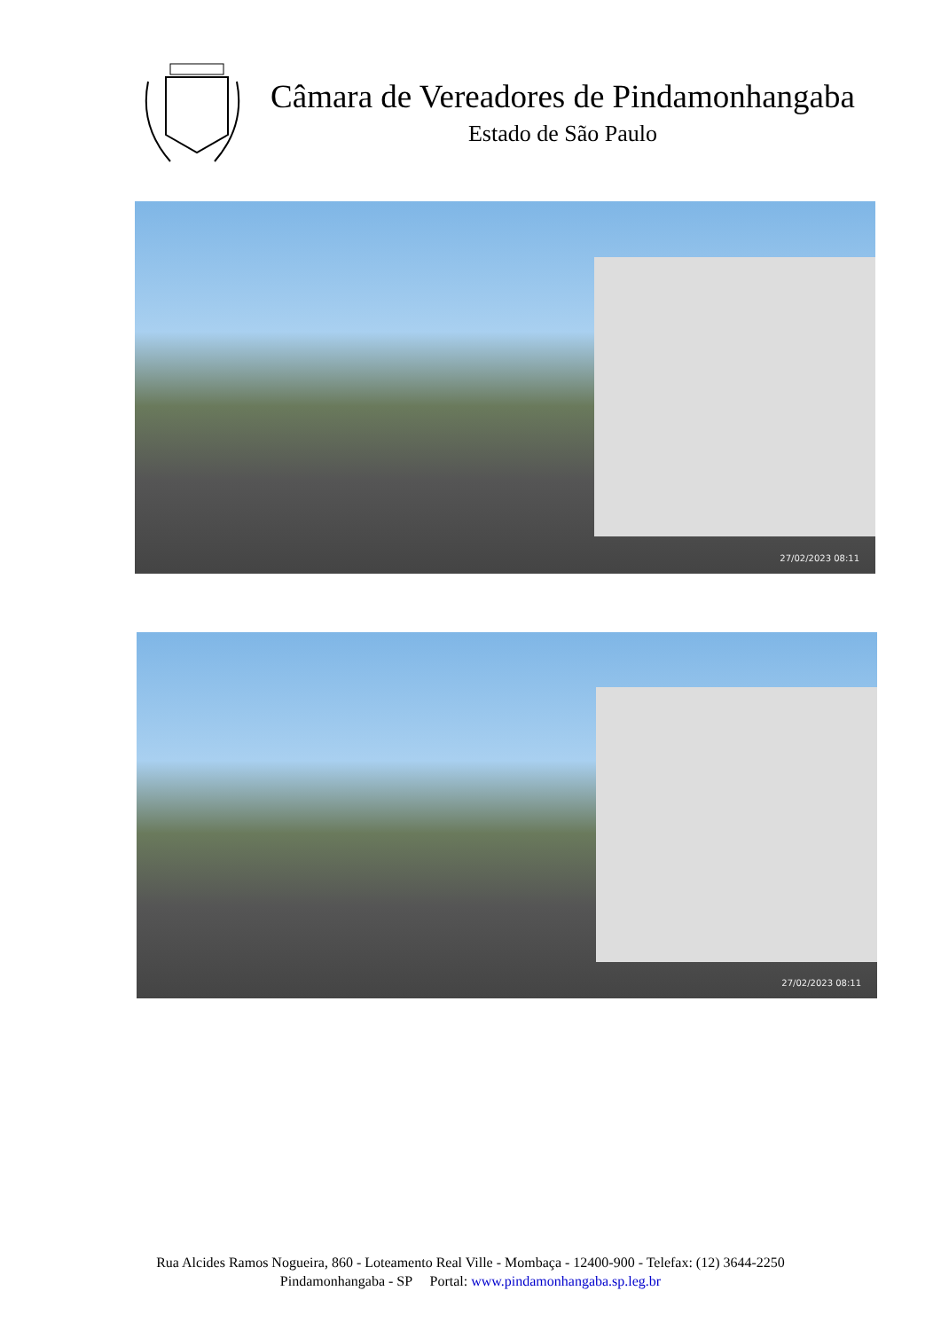Câmara de Vereadores de Pindamonhangaba
Estado de São Paulo
27/02/2023 08:11
27/02/2023 08:11
Rua Alcides Ramos Nogueira, 860 - Loteamento Real Ville - Mombaça - 12400-900 - Telefax: (12) 3644-2250
Pindamonhangaba - SP Portal: www.pindamonhangaba.sp.leg.br